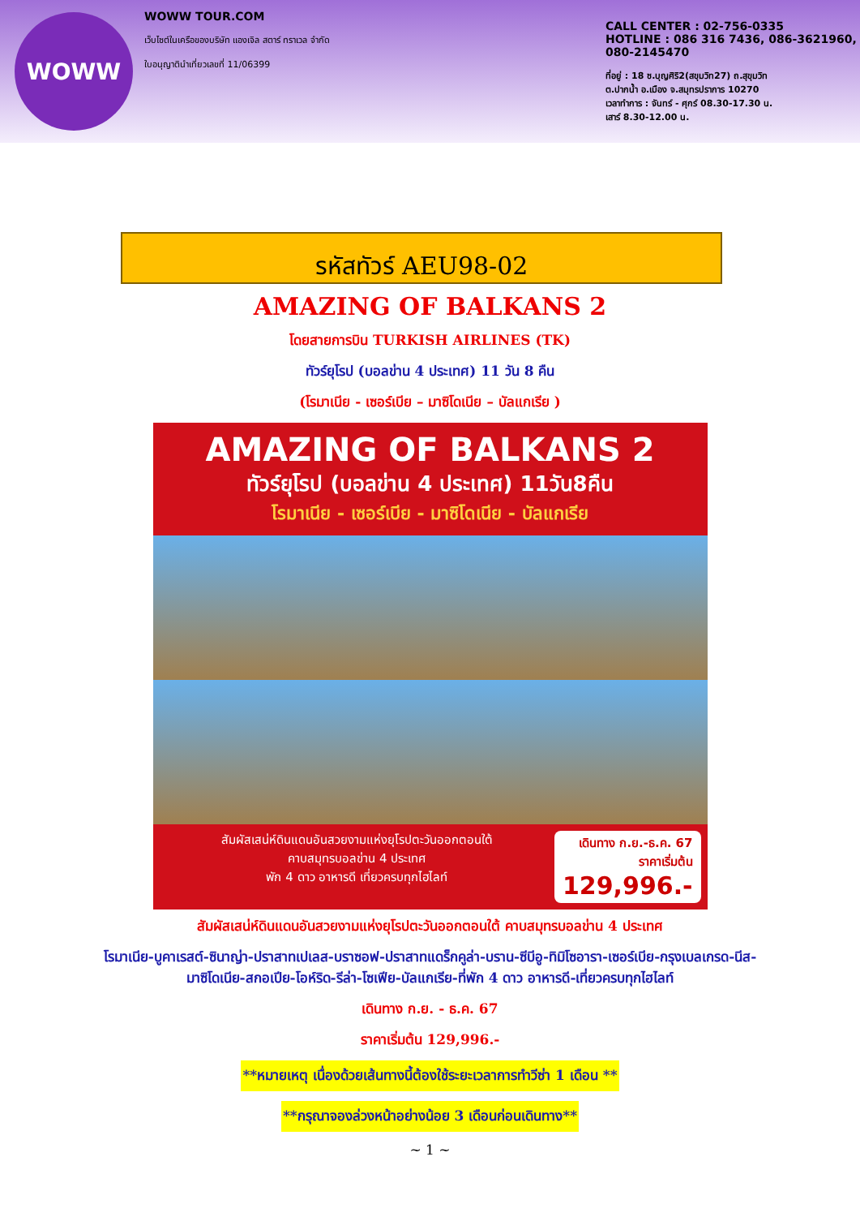WOWW
WOWW TOUR.COM
เว็บไซต์ในเครือของบริษัท แองเจิล สตาร์ ทราเวล จำกัด
ใบอนุญาตินำเที่ยวเลขที่ 11/06399
CALL CENTER : 02-756-0335
HOTLINE : 086 316 7436, 086-3621960,
080-2145470
ที่อยู่ : 18 ซ.บุญศิริ2(สขุมวิท27) ถ.สุขุมวิท
ต.ปากน้ำ อ.เมือง จ.สมุทรปราการ 10270
เวลาทำการ : จันทร์ - ศุกร์ 08.30-17.30 น.
เสาร์ 8.30-12.00 น.
รหัสทัวร์ AEU98-02
AMAZING OF BALKANS 2
โดยสายการบิน TURKISH AIRLINES (TK)
ทัวร์ยุโรป (บอลข่าน 4 ประเทศ) 11 วัน 8 คืน
(โรมาเนีย - เซอร์เบีย – มาซิโดเนีย – บัลแกเรีย )
AMAZING OF BALKANS 2
ทัวร์ยุโรป (บอลข่าน 4 ประเทศ) 11วัน8คืน
โรมาเนีย - เซอร์เบีย - มาซิโดเนีย - บัลแกเรีย
สัมผัสเสน่ห์ดินแดนอันสวยงามแห่งยุโรปตะวันออกตอนใต้
คาบสมุทรบอลข่าน 4 ประเทศ
พัก 4 ดาว อาหารดี เที่ยวครบทุกไฮไลท์
เดินทาง ก.ย.-ธ.ค. 67
ราคาเริ่มต้น
129,996.-
สัมผัสเสน่ห์ดินแดนอันสวยงามแห่งยุโรปตะวันออกตอนใต้ คาบสมุทรบอลข่าน 4 ประเทศ
โรมาเนีย-บูคาเรสต์-ซินาญ่า-ปราสาทเปเลส-บราซอฟ-ปราสาทแดร็กคูล่า-บราน-ซีบีอู-ทิมิโซอารา-เซอร์เบีย-กรุงเบลเกรด-นีส-
มาซิโดเนีย-สกอเปีย-โอห์ริด-รีล่า-โซเฟีย-บัลแกเรีย-ที่พัก 4 ดาว อาหารดี-เที่ยวครบทุกไฮไลท์
เดินทาง ก.ย. - ธ.ค. 67
ราคาเริ่มต้น 129,996.-
**หมายเหตุ เนื่องด้วยเส้นทางนี้ต้องใช้ระยะเวลาการทำวีซ่า 1 เดือน **
**กรุณาจองล่วงหน้าอย่างน้อย 3 เดือนก่อนเดินทาง**
~ 1 ~